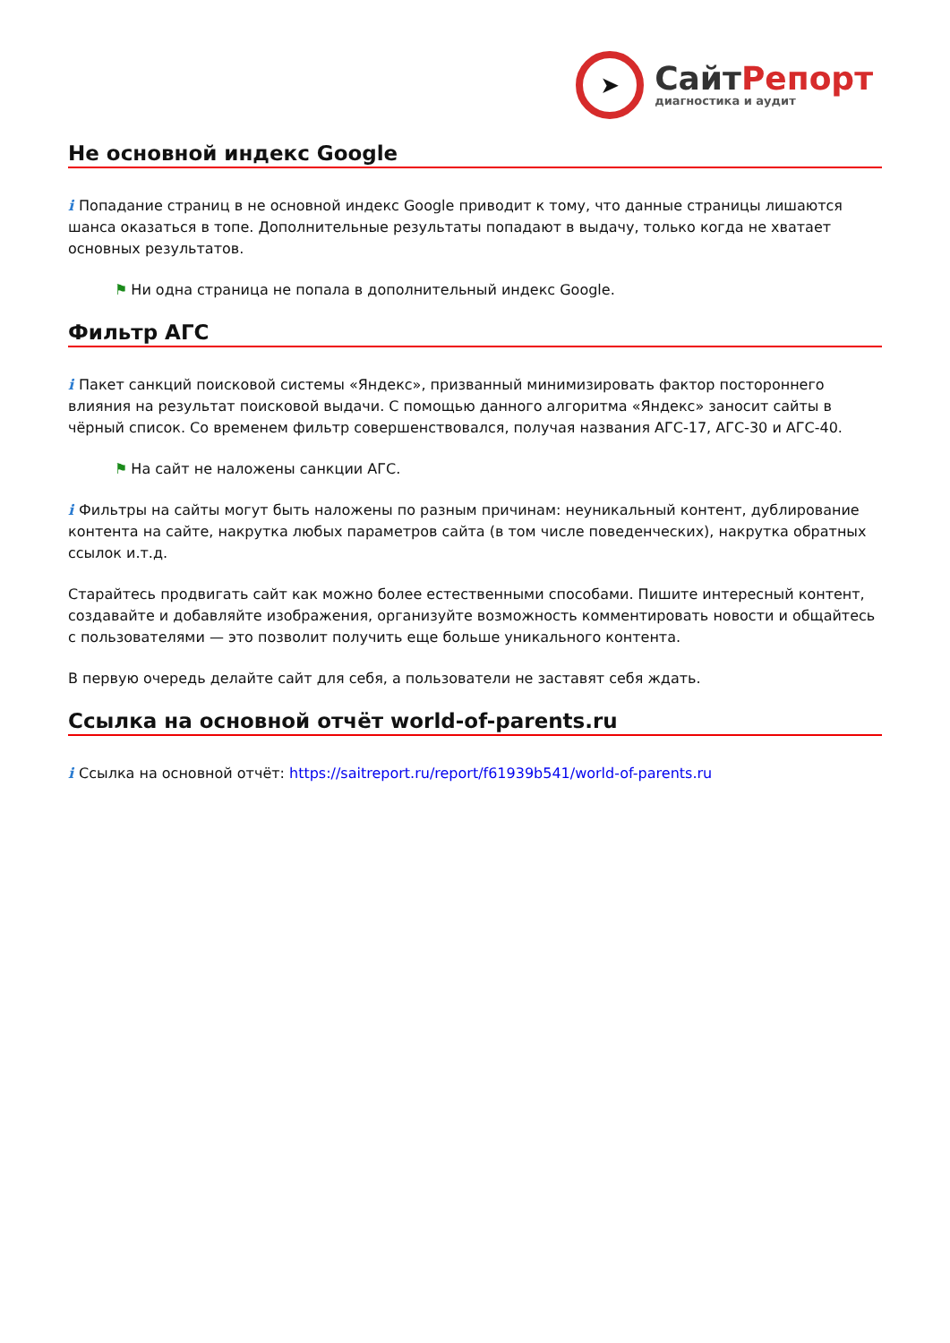➤
СайтРепорт
диагностика и аудит
Не основной индекс Google
i Попадание страниц в не основной индекс Google приводит к тому, что данные страницы лишаются шанса оказаться в топе. Дополнительные результаты попадают в выдачу, только когда не хватает основных результатов.
⚑ Ни одна страница не попала в дополнительный индекс Google.
Фильтр АГС
i Пакет санкций поисковой системы «Яндекс», призванный минимизировать фактор постороннего влияния на результат поисковой выдачи. С помощью данного алгоритма «Яндекс» заносит сайты в чёрный список. Со временем фильтр совершенствовался, получая названия АГС-17, АГС-30 и АГС-40.
⚑ На сайт не наложены санкции АГС.
i Фильтры на сайты могут быть наложены по разным причинам: неуникальный контент, дублирование контента на сайте, накрутка любых параметров сайта (в том числе поведенческих), накрутка обратных ссылок и.т.д.
Старайтесь продвигать сайт как можно более естественными способами. Пишите интересный контент, создавайте и добавляйте изображения, организуйте возможность комментировать новости и общайтесь с пользователями — это позволит получить еще больше уникального контента.
В первую очередь делайте сайт для себя, а пользователи не заставят себя ждать.
Ссылка на основной отчёт world-of-parents.ru
i Ссылка на основной отчёт: https://saitreport.ru/report/f61939b541/world-of-parents.ru